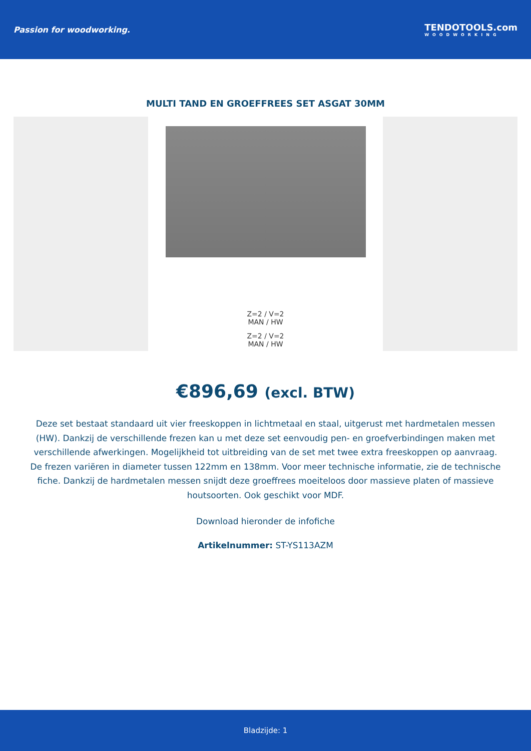Passion for woodworking. TENDOTOOLS.com
WOODWORKING
MULTI TAND EN GROEFFREES SET ASGAT 30MM
Z=2 / V=2
MAN / HW
Z=2 / V=2
MAN / HW
€896,69 (excl. BTW)
Deze set bestaat standaard uit vier freeskoppen in lichtmetaal en staal, uitgerust met hardmetalen messen (HW). Dankzij de verschillende frezen kan u met deze set eenvoudig pen- en groefverbindingen maken met verschillende afwerkingen. Mogelijkheid tot uitbreiding van de set met twee extra freeskoppen op aanvraag. De frezen variëren in diameter tussen 122mm en 138mm. Voor meer technische informatie, zie de technische fiche. Dankzij de hardmetalen messen snijdt deze groeffrees moeiteloos door massieve platen of massieve houtsoorten. Ook geschikt voor MDF.
Download hieronder de infofiche
Artikelnummer: ST-YS113AZM
Bladzijde: 1